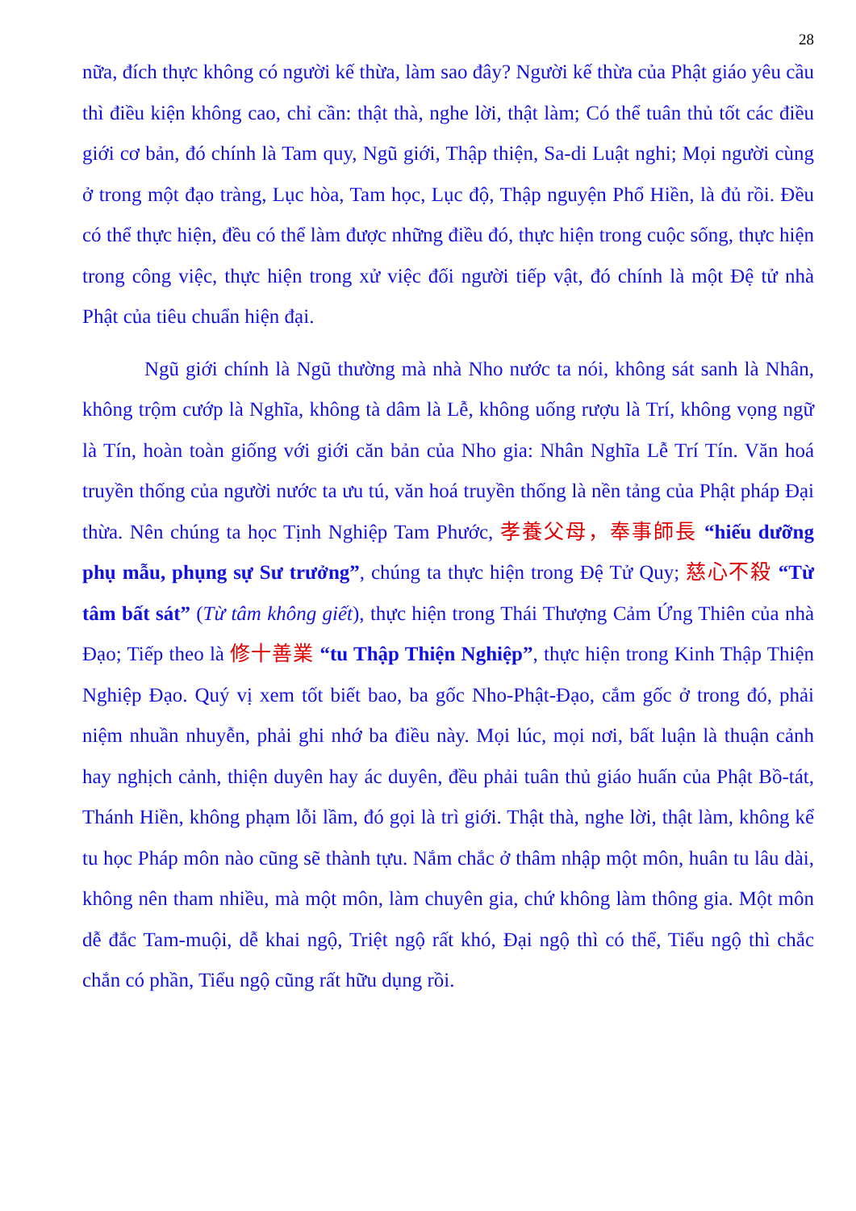28
nữa, đích thực không có người kế thừa, làm sao đây? Người kế thừa của Phật giáo yêu cầu thì điều kiện không cao, chỉ cần: thật thà, nghe lời, thật làm; Có thể tuân thủ tốt các điều giới cơ bản, đó chính là Tam quy, Ngũ giới, Thập thiện, Sa-di Luật nghi; Mọi người cùng ở trong một đạo tràng, Lục hòa, Tam học, Lục độ, Thập nguyện Phổ Hiền, là đủ rồi. Đều có thể thực hiện, đều có thể làm được những điều đó, thực hiện trong cuộc sống, thực hiện trong công việc, thực hiện trong xử việc đối người tiếp vật, đó chính là một Đệ tử nhà Phật của tiêu chuẩn hiện đại.
Ngũ giới chính là Ngũ thường mà nhà Nho nước ta nói, không sát sanh là Nhân, không trộm cướp là Nghĩa, không tà dâm là Lễ, không uống rượu là Trí, không vọng ngữ là Tín, hoàn toàn giống với giới căn bản của Nho gia: Nhân Nghĩa Lễ Trí Tín. Văn hoá truyền thống của người nước ta ưu tú, văn hoá truyền thống là nền tảng của Phật pháp Đại thừa. Nên chúng ta học Tịnh Nghiệp Tam Phước, 孝養父母，奉事師長 “hiếu dưỡng phụ mẫu, phụng sự Sư trưởng”, chúng ta thực hiện trong Đệ Tử Quy; 慈心不殺 “Từ tâm bất sát” (Từ tâm không giết), thực hiện trong Thái Thượng Cảm Ứng Thiên của nhà Đạo; Tiếp theo là 修十善業 “tu Thập Thiện Nghiệp”, thực hiện trong Kinh Thập Thiện Nghiệp Đạo. Quý vị xem tốt biết bao, ba gốc Nho-Phật-Đạo, cắm gốc ở trong đó, phải niệm nhuần nhuyễn, phải ghi nhớ ba điều này. Mọi lúc, mọi nơi, bất luận là thuận cảnh hay nghịch cảnh, thiện duyên hay ác duyên, đều phải tuân thủ giáo huấn của Phật Bồ-tát, Thánh Hiền, không phạm lỗi lầm, đó gọi là trì giới. Thật thà, nghe lời, thật làm, không kể tu học Pháp môn nào cũng sẽ thành tựu. Nắm chắc ở thâm nhập một môn, huân tu lâu dài, không nên tham nhiều, mà một môn, làm chuyên gia, chứ không làm thông gia. Một môn dễ đắc Tam-muội, dễ khai ngộ, Triệt ngộ rất khó, Đại ngộ thì có thể, Tiểu ngộ thì chắc chắn có phần, Tiểu ngộ cũng rất hữu dụng rồi.